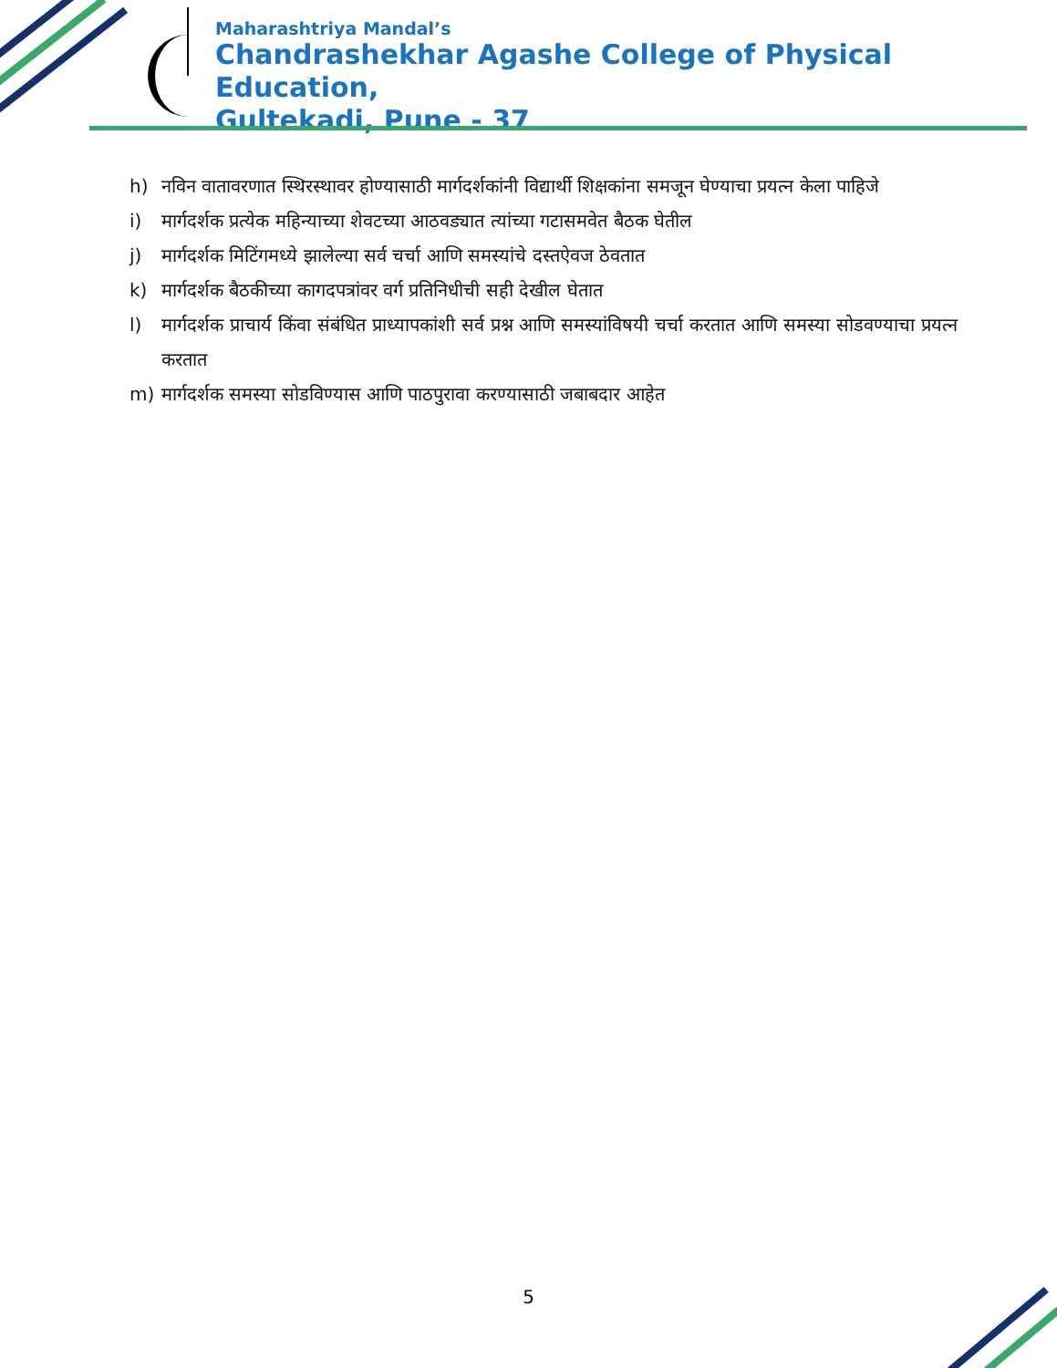Maharashtriya Mandal’s
Chandrashekhar Agashe College of Physical Education,
Gultekadi, Pune - 37
h) नविन वातावरणात स्थिरस्थावर होण्यासाठी मार्गदर्शकांनी विद्यार्थी शिक्षकांना समजून घेण्याचा प्रयत्न केला पाहिजे
i) मार्गदर्शक प्रत्येक महिन्याच्या शेवटच्या आठवड्यात त्यांच्या गटासमवेत बैठक घेतील
j) मार्गदर्शक मिटिंगमध्ये झालेल्या सर्व चर्चा आणि समस्यांचे दस्तऐवज ठेवतात
k) मार्गदर्शक बैठकीच्या कागदपत्रांवर वर्ग प्रतिनिधीची सही देखील घेतात
l) मार्गदर्शक प्राचार्य किंवा संबंधित प्राध्यापकांशी सर्व प्रश्न आणि समस्यांविषयी चर्चा करतात आणि समस्या सोडवण्याचा प्रयत्न करतात
m) मार्गदर्शक समस्या सोडविण्यास आणि पाठपुरावा करण्यासाठी जबाबदार आहेत
5